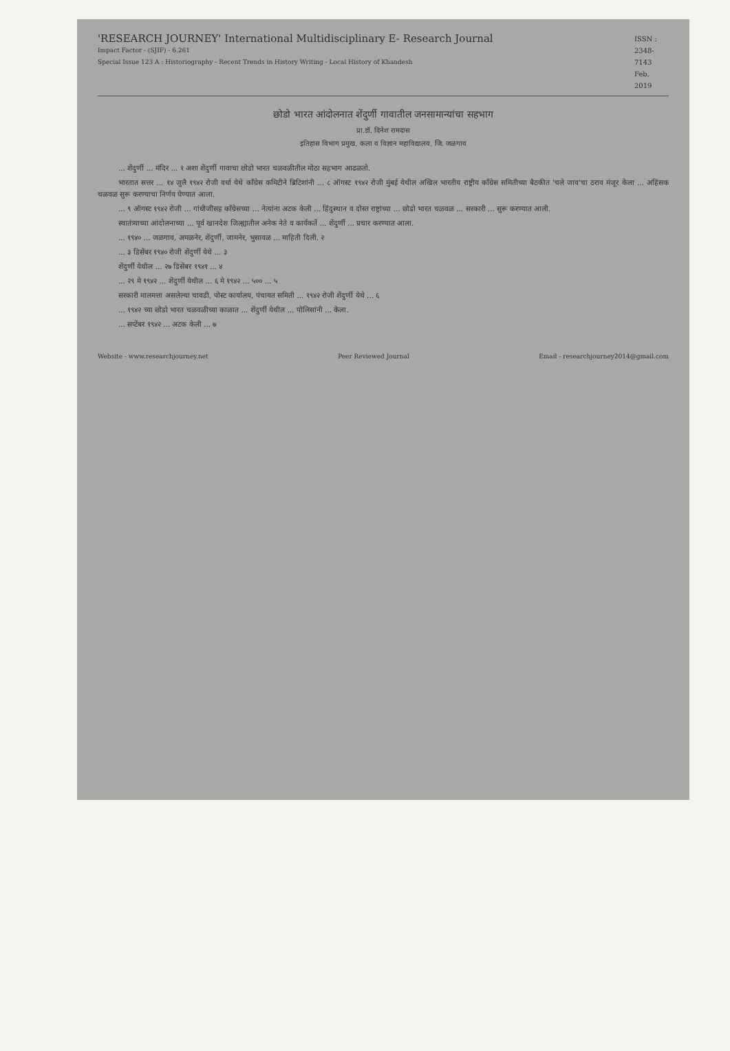'RESEARCH JOURNEY' International Multidisciplinary E- Research Journal
Impact Factor - (SJIF) - 6.261
Special Issue 123 A : Historiography - Recent Trends in History Writing - Local History of Khandesh
ISSN : 2348-7143 Feb. 2019
छोडो भारत आंदोलनात शेंदुर्णी गावातील जनसामान्यांचा सहभाग
प्रा.डॉ. दिनेश रामदास
इतिहास विभाग प्रमुख, कला व विज्ञान महाविद्यालय, जि. जळगाव
... शेंदुर्णी ... मंदिर ... १ अशा शेंदुर्णी गावाचा छोडो भारत चळवळीतील मोठा सहभाग आढळतो.
भारतात सत्तर ... १४ जुलै १९४२ रोजी वर्धा येथे काँग्रेस कमिटीने ब्रिटिशांनी ... ८ ऑगस्ट १९४२ रोजी मुंबई येथील अखिल भारतीय राष्ट्रीय काँग्रेस समितीच्या बैठकीत 'चले जाव'चा ठराव मंजूर केला ... अहिंसक चळवळ सुरू करण्याचा निर्णय घेण्यात आला.
... ९ ऑगस्ट १९४२ रोजी ... गांधीजींसह काँग्रेसच्या ... नेत्यांना अटक केली ... हिंदुस्थान व दोस्त राष्ट्रांच्या ... छोडो भारत चळवळ ... सरकारी ... सुरू करण्यात आली.
स्वातंत्र्याच्या आंदोलनाच्या ... पूर्व खानदेश जिल्ह्यातील अनेक नेते व कार्यकर्ते ... शेंदुर्णी ... प्रचार करण्यात आला.
... १९४० ... जळगाव, अमळनेर, शेंदुर्णी, जामनेर, भुसावळ ... माहिती दिली. २
... ३ डिसेंबर १९४० रोजी शेंदुर्णी येथे ... ३
शेंदुर्णी येथील ... २७ डिसेंबर १९४१ ... ४
... २९ मे १९४२ ... शेंदुर्णी येथील ... ६ मे १९४२ ... ५०० ... ५
सरकारी मालमत्ता असलेल्या चावडी, पोस्ट कार्यालय, पंचायत समिती ... १९४२ रोजी शेंदुर्णी येथे ... ६
... १९४२ च्या छोडो भारत चळवळीच्या काळात ... शेंदुर्णी येथील ... पोलिसांनी ... केला.
... सप्टेंबर १९४२ ... अटक केली ... ७
Website - www.researchjourney.net Peer Reviewed Journal Email - researchjourney2014@gmail.com